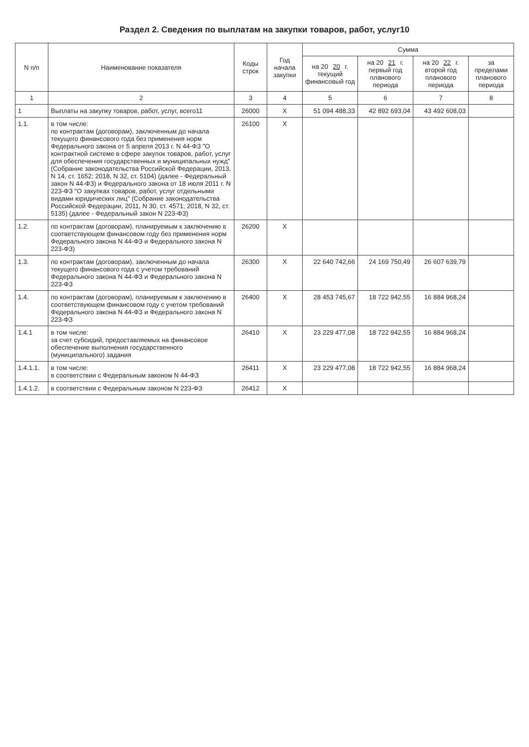Раздел 2. Сведения по выплатам на закупки товаров, работ, услуг10
| N п/п | Наименование показателя | Коды строк | Год начала закупки | Сумма | | | |
| --- | --- | --- | --- | --- | --- | --- | --- |
| | | | | на 20 20 г. текущий финансовый год | на 20 21 г. первый год планового периода | на 20 22 г. второй год планового периода | за пределами планового периода |
| 1 | 2 | 3 | 4 | 5 | 6 | 7 | 8 |
| 1 | Выплаты на закупку товаров, работ, услуг, всего11 | 26000 | X | 51 094 488,33 | 42 892 693,04 | 43 492 608,03 | |
| 1.1. | в том числе: по контрактам (договорам), заключенным до начала текущего финансового года без применения норм Федерального закона от 5 апреля 2013 г. N 44-ФЗ "О контрактной системе в сфере закупок товаров, работ, услуг для обеспечения государственных и муниципальных нужд" (Собрание законодательства Российской Федерации, 2013, N 14, ст. 1652; 2018, N 32, ст. 5104) (далее - Федеральный закон N 44-ФЗ) и Федерального закона от 18 июля 2011 г. N 223-ФЗ "О закупках товаров, работ, услуг отдельными видами юридических лиц" (Собрание законодательства Российской Федерации, 2011, N 30, ст. 4571; 2018, N 32, ст. 5135) (далее - Федеральный закон N 223-ФЗ) | 26100 | X | | | | |
| 1.2. | по контрактам (договорам), планируемым к заключению в соответствующем финансовом году без применения норм Федерального закона N 44-ФЗ и Федерального закона N 223-ФЗ) | 26200 | X | | | | |
| 1.3. | по контрактам (договорам), заключенным до начала текущего финансового года с учетом требований Федерального закона N 44-ФЗ и Федерального закона N 223-ФЗ | 26300 | X | 22 640 742,66 | 24 169 750,49 | 26 607 639,79 | |
| 1.4. | по контрактам (договорам), планируемым к заключению в соответствующем финансовом году с учетом требований Федерального закона N 44-ФЗ и Федерального закона N 223-ФЗ | 26400 | X | 28 453 745,67 | 18 722 942,55 | 16 884 968,24 | |
| 1.4.1 | в том числе: за счет субсидий, предоставляемых на финансовое обеспечение выполнения государственного (муниципального) задания | 26410 | X | 23 229 477,08 | 18 722 942,55 | 16 884 968,24 | |
| 1.4.1.1. | в том числе: в соответствии с Федеральным законом N 44-ФЗ | 26411 | X | 23 229 477,08 | 18 722 942,55 | 16 884 968,24 | |
| 1.4.1.2. | в соответствии с Федеральным законом N 223-ФЗ | 26412 | X | | | | |